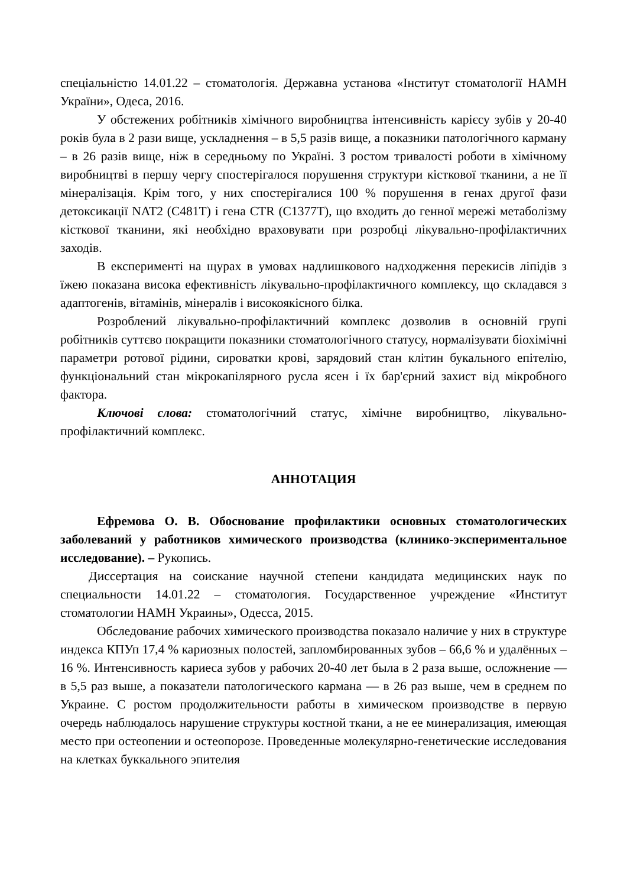спеціальністю 14.01.22 – стоматологія. Державна установа «Інститут стоматології НАМН України», Одеса, 2016.
У обстежених робітників хімічного виробництва інтенсивність карієсу зубів у 20-40 років була в 2 рази вище, ускладнення – в 5,5 разів вище, а показники патологічного карману – в 26 разів вище, ніж в середньому по Україні. З ростом тривалості роботи в хімічному виробництві в першу чергу спостерігалося порушення структури кісткової тканини, а не її мінералізація. Крім того, у них спостерігалися 100 % порушення в генах другої фази детоксикації NAT2 (C481T) і гена CTR (C1377T), що входить до генної мережі метаболізму кісткової тканини, які необхідно враховувати при розробці лікувально-профілактичних заходів.
В експерименті на щурах в умовах надлишкового надходження перекисів ліпідів з їжею показана висока ефективність лікувально-профілактичного комплексу, що складався з адаптогенів, вітамінів, мінералів і високоякісного білка.
Розроблений лікувально-профілактичний комплекс дозволив в основній групі робітників суттєво покращити показники стоматологічного статусу, нормалізувати біохімічні параметри ротової рідини, сироватки крові, зарядовий стан клітин букального епітелію, функціональний стан мікрокапілярного русла ясен і їх бар'єрний захист від мікробного фактора.
Ключові слова: стоматологічний статус, хімічне виробництво, лікувально-профілактичний комплекс.
АННОТАЦИЯ
Ефремова О. В. Обоснование профилактики основных стоматологических заболеваний у работников химического производства (клинико-экспериментальное исследование). – Рукопись.
Диссертация на соискание научной степени кандидата медицинских наук по специальности 14.01.22 – стоматология. Государственное учреждение «Институт стоматологии НАМН Украины», Одесса, 2015.
Обследование рабочих химического производства показало наличие у них в структуре индекса КПУп 17,4 % кариозных полостей, запломбированных зубов – 66,6 % и удалённых – 16 %. Интенсивность кариеса зубов у рабочих 20-40 лет была в 2 раза выше, осложнение — в 5,5 раз выше, а показатели патологического кармана — в 26 раз выше, чем в среднем по Украине. С ростом продолжительности работы в химическом производстве в первую очередь наблюдалось нарушение структуры костной ткани, а не ее минерализация, имеющая место при остеопении и остеопорозе. Проведенные молекулярно-генетические исследования на клетках буккального эпителия